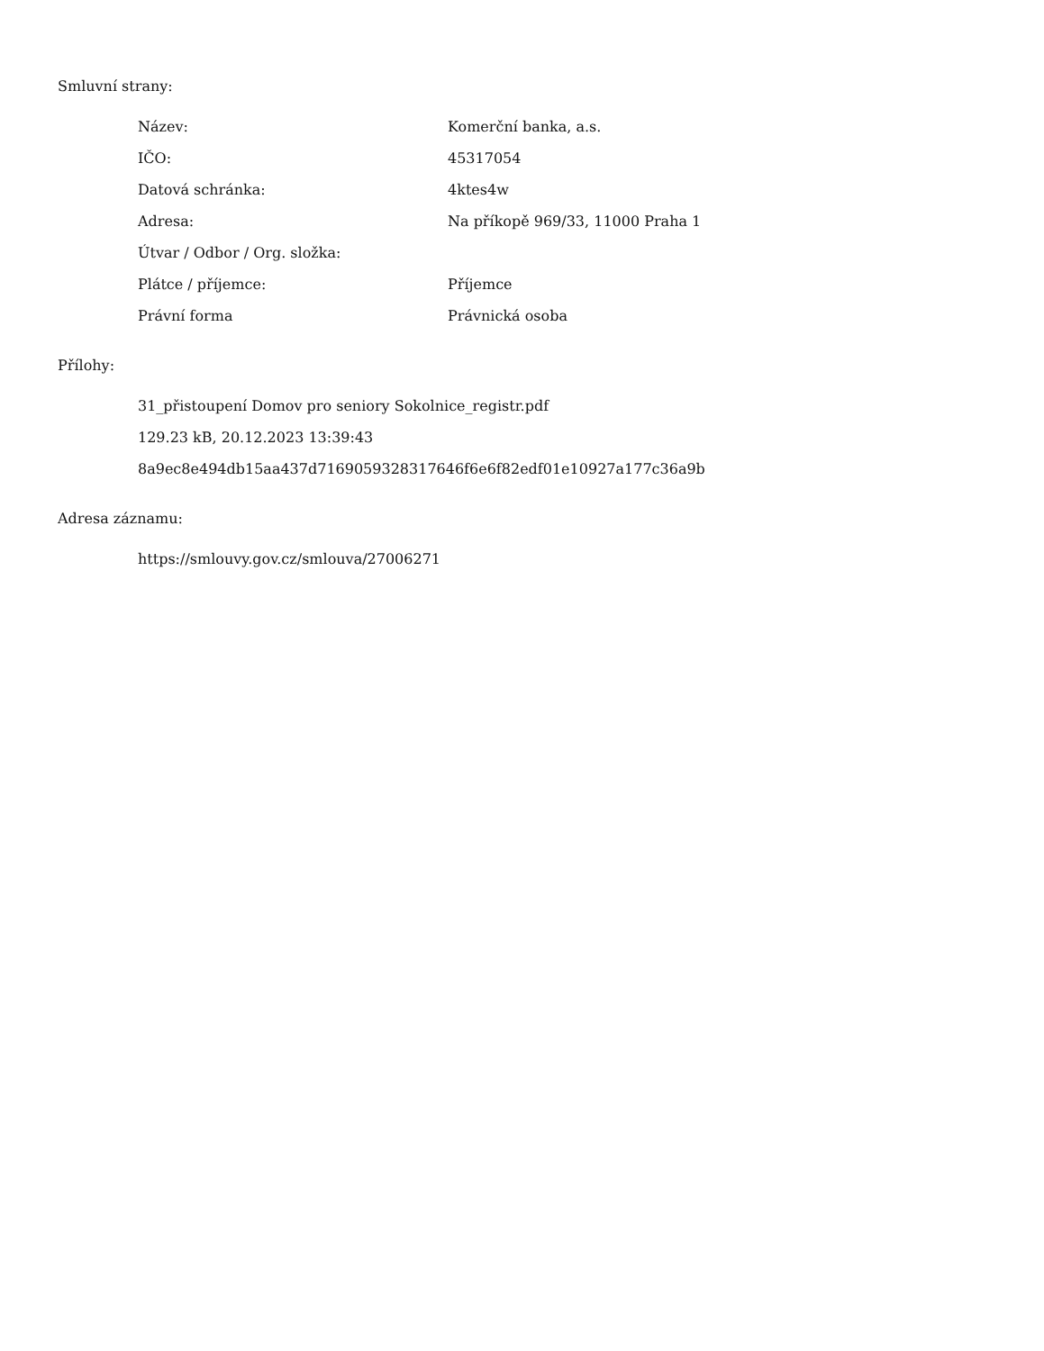Smluvní strany:
| Název: | Komerční banka, a.s. |
| IČO: | 45317054 |
| Datová schránka: | 4ktes4w |
| Adresa: | Na příkopě 969/33, 11000 Praha 1 |
| Útvar / Odbor / Org. složka: | |
| Plátce / příjemce: | Příjemce |
| Právní forma | Právnická osoba |
Přílohy:
31_přistoupení Domov pro seniory Sokolnice_registr.pdf
129.23 kB, 20.12.2023 13:39:43
8a9ec8e494db15aa437d7169059328317646f6e6f82edf01e10927a177c36a9b
Adresa záznamu:
https://smlouvy.gov.cz/smlouva/27006271